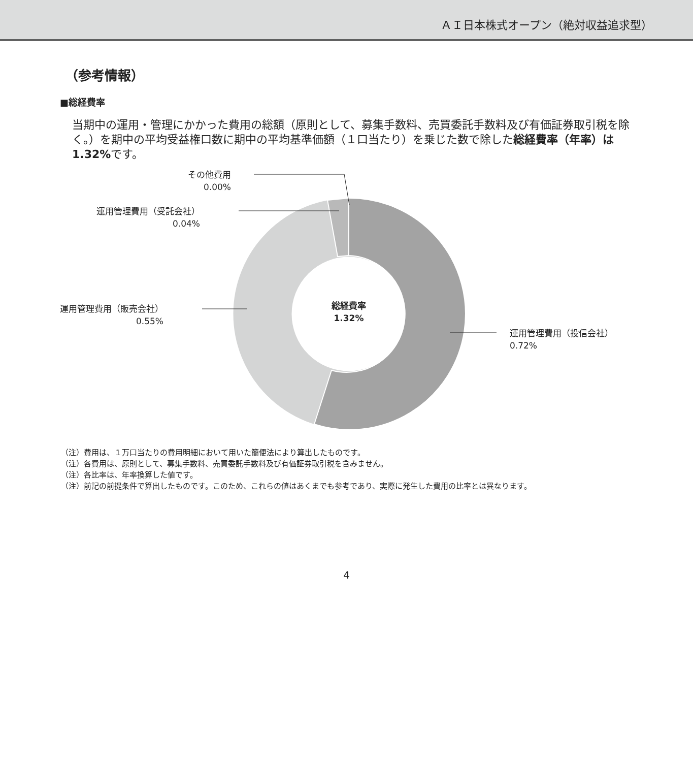ＡＩ日本株式オープン（絶対収益追求型）
（参考情報）
■総経費率
当期中の運用・管理にかかった費用の総額（原則として、募集手数料、売買委託手数料及び有価証券取引税を除く。）を期中の平均受益権口数に期中の平均基準価額（１口当たり）を乗じた数で除した総経費率（年率）は1.32% です。
その他費用
0.00%
運用管理費用（受託会社）
0.04%
運用管理費用（販売会社）
0.55%
運用管理費用（投信会社）
0.72%
総経費率
1.32%
（注）費用は、１万口当たりの費用明細において用いた簡便法により算出したものです。
（注）各費用は、原則として、募集手数料、売買委託手数料及び有価証券取引税を含みません。
（注）各比率は、年率換算した値です。
（注）前記の前提条件で算出したものです。このため、これらの値はあくまでも参考であり、実際に発生した費用の比率とは異なります。
4